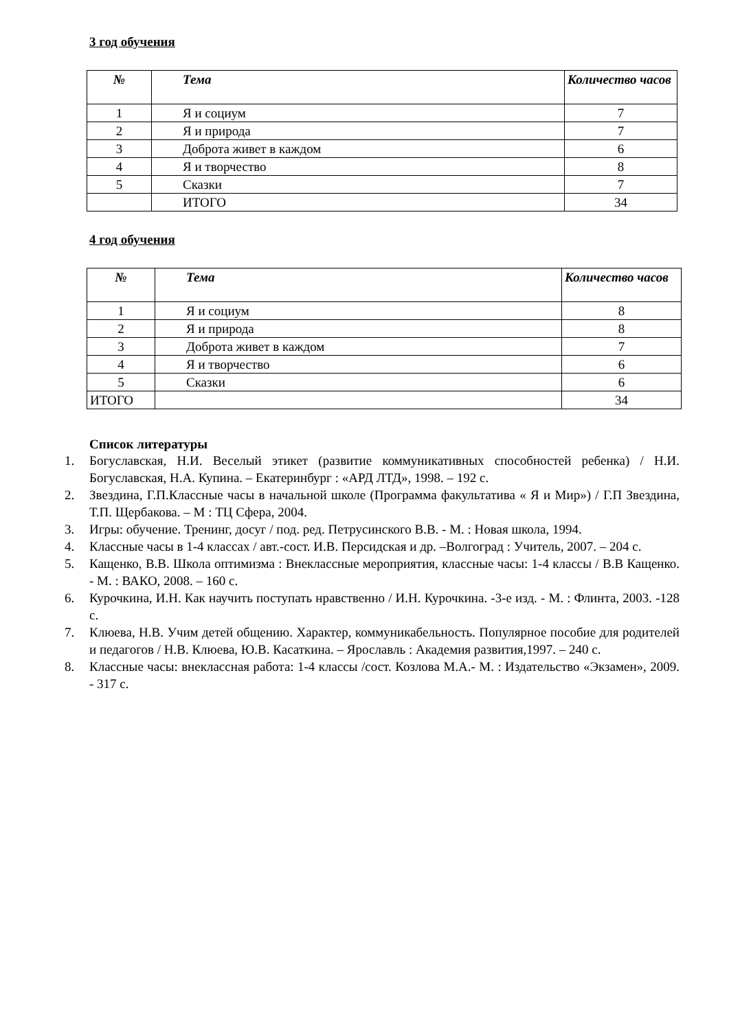3 год обучения
| № | Тема | Количество часов |
| --- | --- | --- |
| 1 | Я и социум | 7 |
| 2 | Я и природа | 7 |
| 3 | Доброта живет в каждом | 6 |
| 4 | Я и творчество | 8 |
| 5 | Сказки | 7 |
| | ИТОГО | 34 |
4 год обучения
| № | Тема | Количество часов |
| --- | --- | --- |
| 1 | Я и социум | 8 |
| 2 | Я и природа | 8 |
| 3 | Доброта живет в каждом | 7 |
| 4 | Я и творчество | 6 |
| 5 | Сказки | 6 |
| ИТОГО | | 34 |
Список литературы
1. Богуславская, Н.И. Веселый этикет (развитие коммуникативных способностей ребенка) / Н.И. Богуславская, Н.А. Купина. – Екатеринбург : «АРД ЛТД», 1998. – 192 с.
2. Звездина, Г.П.Классные часы в начальной школе (Программа факультатива « Я и Мир») / Г.П Звездина, Т.П. Щербакова. – М : ТЦ Сфера, 2004.
3. Игры: обучение. Тренинг, досуг / под. ред. Петрусинского В.В. - М. : Новая школа, 1994.
4. Классные часы в 1-4 классах / авт.-сост. И.В. Персидская и др. –Волгоград : Учитель, 2007. – 204 с.
5. Кащенко, В.В. Школа оптимизма : Внеклассные мероприятия, классные часы: 1-4 классы / В.В Кащенко. - М. : ВАКО, 2008. – 160 с.
6. Курочкина, И.Н. Как научить поступать нравственно / И.Н. Курочкина. -3-е изд. - М. : Флинта, 2003. -128 с.
7. Клюева, Н.В. Учим детей общению. Характер, коммуникабельность. Популярное пособие для родителей и педагогов / Н.В. Клюева, Ю.В. Касаткина. – Ярославль : Академия развития,1997. – 240 с.
8. Классные часы: внеклассная работа: 1-4 классы /сост. Козлова М.А.- М. : Издательство «Экзамен», 2009. - 317 с.